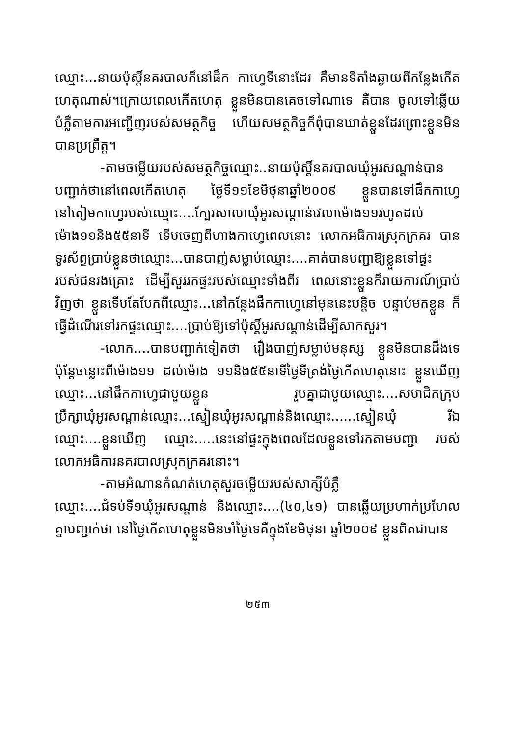ឈ្មោះ...នាយប៉ុស្តិ៍នគរបាលក៏នៅផឹក កាហ្វេទីនោះដែរ គឺមានទីតាំងឆ្ងាយពីកន្លែងកើតហេតុណាស់។ក្រោយពេលកើតហេតុ ខ្លួនមិនបានគេចទៅណាទេ គឺបាន ចូលទៅឆ្លើយបំភ្លឺតាមការអញ្ជើញរបស់សមត្ថកិច្ច ហើយសមត្ថកិច្ចក៏ពុំបានឃាត់ខ្លួនដែរព្រោះខ្លួនមិនបានប្រព្រឹត្ត។
-តាមចម្លើយរបស់សមត្ថកិច្ចឈ្មោះ..នាយប៉ុស្តិ៍នគរបាលឃុំអូរសណ្តាន់បានបញ្ជាក់ថានៅពេលកើតហេតុ ថ្ងៃទី១១ខែមិថុនាឆ្នាំ២០០៩ ខ្លួនបានទៅផឹកកាហ្វេនៅតៀមកាហ្វេរបស់ឈ្មោះ....ក្បែរសាលាឃុំអូរសណ្តាន់វេលាម៉ោង១១រហូតដល់ម៉ោង១១និង៥៥នាទី ទើបចេញពីហាងកាហ្វេពេលនោះ លោកអធិការស្រុកក្រគរ បានទូរស័ព្ទប្រាប់ខ្លួនថាឈ្មោះ...បានបាញ់សម្លាប់ឈ្មោះ....គាត់បានបញ្ជាឱ្យខ្លួនទៅផ្ទះរបស់ជនរងគ្រោះ ដើម្បីសួររកផ្ទះរបស់ឈ្មោះទាំងពីរ ពេលនោះខ្លួនក៏រាយការណ៍ប្រាប់វិញថា ខ្លួនទើបតែបែកពីឈ្មោះ...នៅកន្លែងផឹកកាហ្វេនៅមុននេះបន្តិច បន្ទាប់មកខ្លួន ក៏ធ្វើដំណើរទៅរកផ្ទះឈ្មោះ....ប្រាប់ឱ្យទៅប៉ុស្តិ៍អូរសណ្តាន់ដើម្បីសាកសួរ។
-លោក....បានបញ្ជាក់ទៀតថា រឿងបាញ់សម្លាប់មនុស្ស ខ្លួនមិនបានដឹងទេ ប៉ុន្តែចន្លោះពីម៉ោង១១ ដល់ម៉ោង ១១និង៥៥នាទីថ្ងៃទីត្រង់ថ្ងៃកើតហេតុនោះ ខ្លួនឃើញឈ្មោះ...នៅផឹកកាហ្វេជាមួយខ្លួន រួមគ្នាជាមួយឈ្មោះ....សមាជិកក្រុមប្រឹក្សាឃុំអូរសណ្តាន់ឈ្មោះ...ស្មៀនឃុំអូរសណ្តាន់និងឈ្មោះ......ស្មៀនឃុំ រីឯឈ្មោះ....ខ្លួនឃើញ ឈ្មោះ.....នេះនៅផ្ទះក្នុងពេលដែលខ្លួនទៅរកតាមបញ្ជា របស់លោកអធិការនគរបាលស្រុកក្រគរនោះ។
-តាមអំណានកំណត់ហេតុសួរចម្លើយរបស់សាក្សីបំភ្លឺឈ្មោះ....ជំទប់ទី១ឃុំអូរសណ្តាន់ និងឈ្មោះ....(៤០,៤១) បានឆ្លើយប្រហាក់ប្រហែលគ្នាបញ្ជាក់ថា នៅថ្ងៃកើតហេតុខ្លួនមិនចាំថ្ងៃទេគឺក្នុងខែមិថុនា ឆ្នាំ២០០៩ ខ្លួនពិតជាបាន
២៥៣